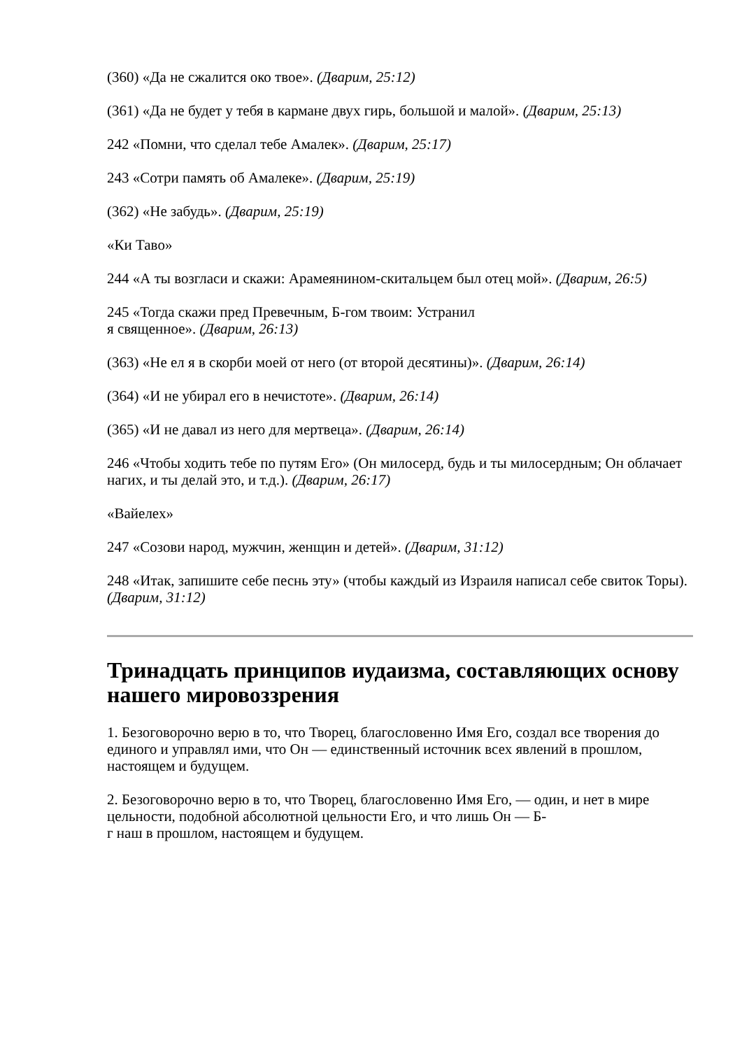(360) «Да не сжалится око твое». (Дварим, 25:12)
(361) «Да не будет у тебя в кармане двух гирь, большой и малой». (Дварим, 25:13)
242 «Помни, что сделал тебе Амалек». (Дварим, 25:17)
243 «Сотри память об Амалеке». (Дварим, 25:19)
(362) «Не забудь». (Дварим, 25:19)
«Ки Таво»
244 «А ты возгласи и скажи: Арамеянином-скитальцем был отец мой». (Дварим, 26:5)
245 «Тогда скажи пред Превечным, Б-гом твоим: Устранил
я священное». (Дварим, 26:13)
(363) «Не ел я в скорби моей от него (от второй десятины)». (Дварим, 26:14)
(364) «И не убирал его в нечистоте». (Дварим, 26:14)
(365) «И не давал из него для мертвеца». (Дварим, 26:14)
246 «Чтобы ходить тебе по путям Его» (Он милосерд, будь и ты милосердным; Он облачает нагих, и ты делай это, и т.д.). (Дварим, 26:17)
«Вайелех»
247 «Созови народ, мужчин, женщин и детей». (Дварим, 31:12)
248 «Итак, запишите себе песнь эту» (чтобы каждый из Израиля написал себе свиток Торы). (Дварим, 31:12)
Тринадцать принципов иудаизма, составляющих основу нашего мировоззрения
1. Безоговорочно верю в то, что Творец, благословенно Имя Его, создал все творения до единого и управлял ими, что Он — единственный источник всех явлений в прошлом, настоящем и будущем.
2. Безоговорочно верю в то, что Творец, благословенно Имя Его, — один, и нет в мире цельности, подобной абсолютной цельности Его, и что лишь Он — Б-
г наш в прошлом, настоящем и будущем.